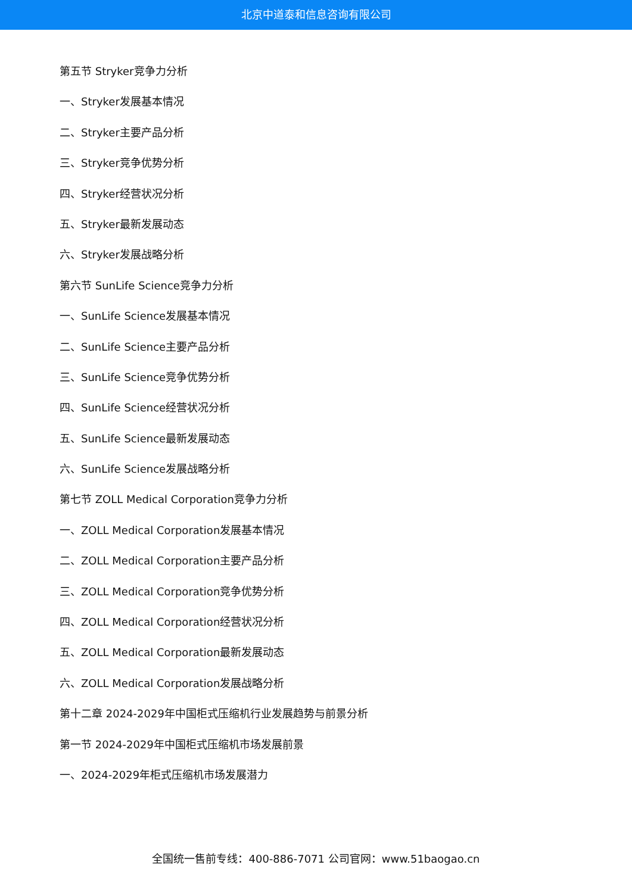北京中道泰和信息咨询有限公司
第五节 Stryker竞争力分析
一、Stryker发展基本情况
二、Stryker主要产品分析
三、Stryker竞争优势分析
四、Stryker经营状况分析
五、Stryker最新发展动态
六、Stryker发展战略分析
第六节 SunLife Science竞争力分析
一、SunLife Science发展基本情况
二、SunLife Science主要产品分析
三、SunLife Science竞争优势分析
四、SunLife Science经营状况分析
五、SunLife Science最新发展动态
六、SunLife Science发展战略分析
第七节 ZOLL Medical Corporation竞争力分析
一、ZOLL Medical Corporation发展基本情况
二、ZOLL Medical Corporation主要产品分析
三、ZOLL Medical Corporation竞争优势分析
四、ZOLL Medical Corporation经营状况分析
五、ZOLL Medical Corporation最新发展动态
六、ZOLL Medical Corporation发展战略分析
第十二章 2024-2029年中国柜式压缩机行业发展趋势与前景分析
第一节 2024-2029年中国柜式压缩机市场发展前景
一、2024-2029年柜式压缩机市场发展潜力
全国统一售前专线：400-886-7071 公司官网：www.51baogao.cn